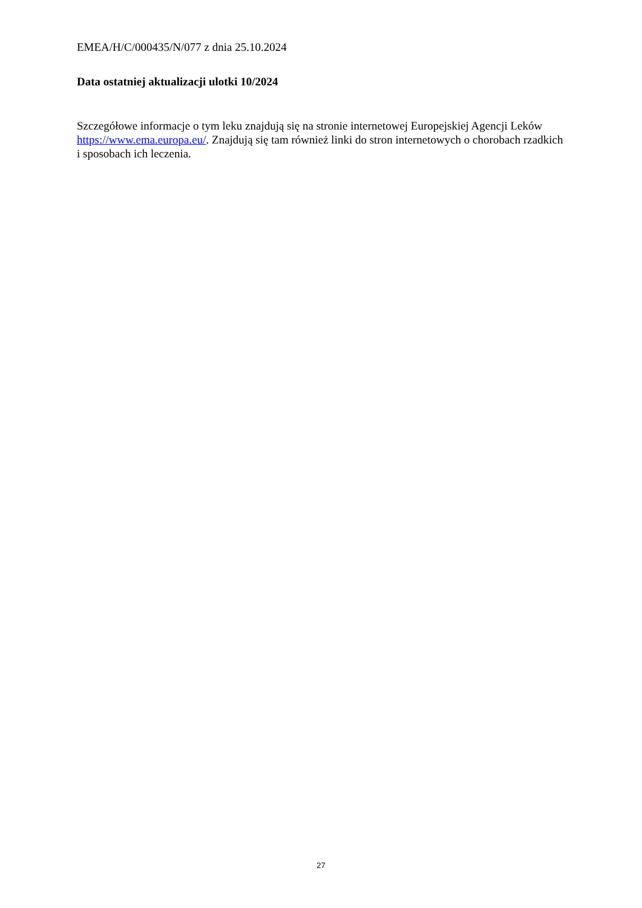EMEA/H/C/000435/N/077 z dnia 25.10.2024
Data ostatniej aktualizacji ulotki 10/2024
Szczegółowe informacje o tym leku znajdują się na stronie internetowej Europejskiej Agencji Leków https://www.ema.europa.eu/. Znajdują się tam również linki do stron internetowych o chorobach rzadkich i sposobach ich leczenia.
27